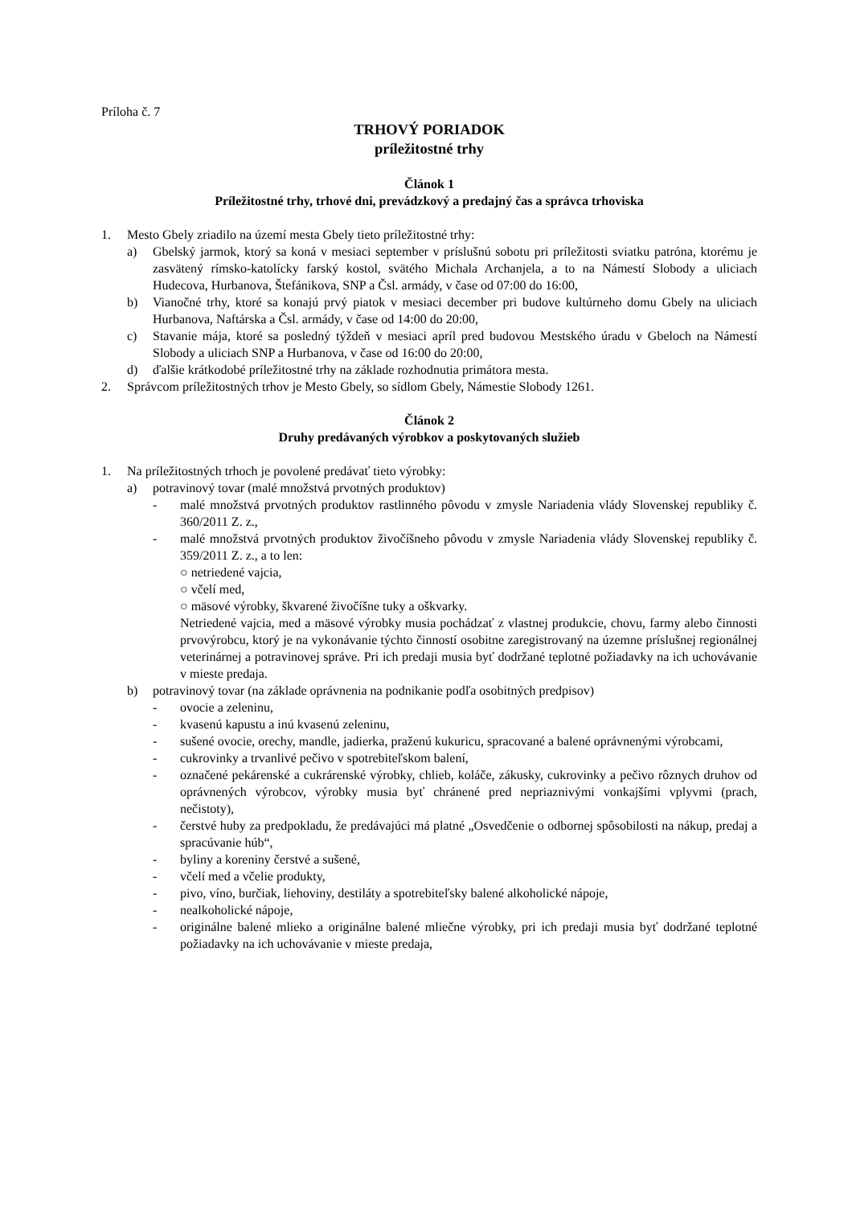Príloha č. 7
TRHOVÝ PORIADOK
príležitostné trhy
Článok 1
Príležitostné trhy, trhové dni, prevádzkový a predajný čas a správca trhoviska
1. Mesto Gbely zriadilo na území mesta Gbely tieto príležitostné trhy:
a) Gbelský jarmok, ktorý sa koná v mesiaci september v príslušnú sobotu pri príležitosti sviatku patróna, ktorému je zasvätený rímsko-katolícky farský kostol, svätého Michala Archanjela, a to na Námestí Slobody a uliciach Hudecova, Hurbanova, Štefánikova, SNP a Čsl. armády, v čase od 07:00 do 16:00,
b) Vianočné trhy, ktoré sa konajú prvý piatok v mesiaci december pri budove kultúrneho domu Gbely na uliciach Hurbanova, Naftárska a Čsl. armády, v čase od 14:00 do 20:00,
c) Stavanie mája, ktoré sa posledný týždeň v mesiaci apríl pred budovou Mestského úradu v Gbeloch na Námestí Slobody a uliciach SNP a Hurbanova, v čase od 16:00 do 20:00,
d) ďalšie krátkodobé príležitostné trhy na základe rozhodnutia primátora mesta.
2. Správcom príležitostných trhov je Mesto Gbely, so sídlom Gbely, Námestie Slobody 1261.
Článok 2
Druhy predávaných výrobkov a poskytovaných služieb
1. Na príležitostných trhoch je povolené predávať tieto výrobky:
a) potravinový tovar (malé množstvá prvotných produktov)
- malé množstvá prvotných produktov rastlinného pôvodu v zmysle Nariadenia vlády Slovenskej republiky č. 360/2011 Z. z.,
- malé množstvá prvotných produktov živočíšneho pôvodu v zmysle Nariadenia vlády Slovenskej republiky č. 359/2011 Z. z., a to len:
○ netriedené vajcia,
○ včelí med,
○ mäsové výrobky, škvarené živočíšne tuky a oškvarky.
Netriedené vajcia, med a mäsové výrobky musia pochádzať z vlastnej produkcie, chovu, farmy alebo činnosti prvovýrobcu, ktorý je na vykonávanie týchto činností osobitne zaregistrovaný na územne príslušnej regionálnej veterinárnej a potravinovej správe. Pri ich predaji musia byť dodržané teplotné požiadavky na ich uchovávanie v mieste predaja.
b) potravinový tovar (na základe oprávnenia na podnikanie podľa osobitných predpisov)
- ovocie a zeleninu,
- kvasenú kapustu a inú kvasenú zeleninu,
- sušené ovocie, orechy, mandle, jadierka, praženú kukuricu, spracované a balené oprávnenými výrobcami,
- cukrovinky a trvanlivé pečivo v spotrebiteľskom balení,
- označené pekárenské a cukrárenské výrobky, chlieb, koláče, zákusky, cukrovinky a pečivo rôznych druhov od oprávnených výrobcov, výrobky musia byť chránené pred nepriaznivými vonkajšími vplyvmi (prach, nečistoty),
- čerstvé huby za predpokladu, že predávajúci má platné „Osvedčenie o odbornej spôsobilosti na nákup, predaj a spracúvanie húb“,
- byliny a koreniny čerstvé a sušené,
- včelí med a včelie produkty,
- pivo, víno, burčiak, liehoviny, destiláty a spotrebiteľsky balené alkoholické nápoje,
- nealkoholické nápoje,
- originálne balené mlieko a originálne balené mliečne výrobky, pri ich predaji musia byť dodržané teplotné požiadavky na ich uchovávanie v mieste predaja,